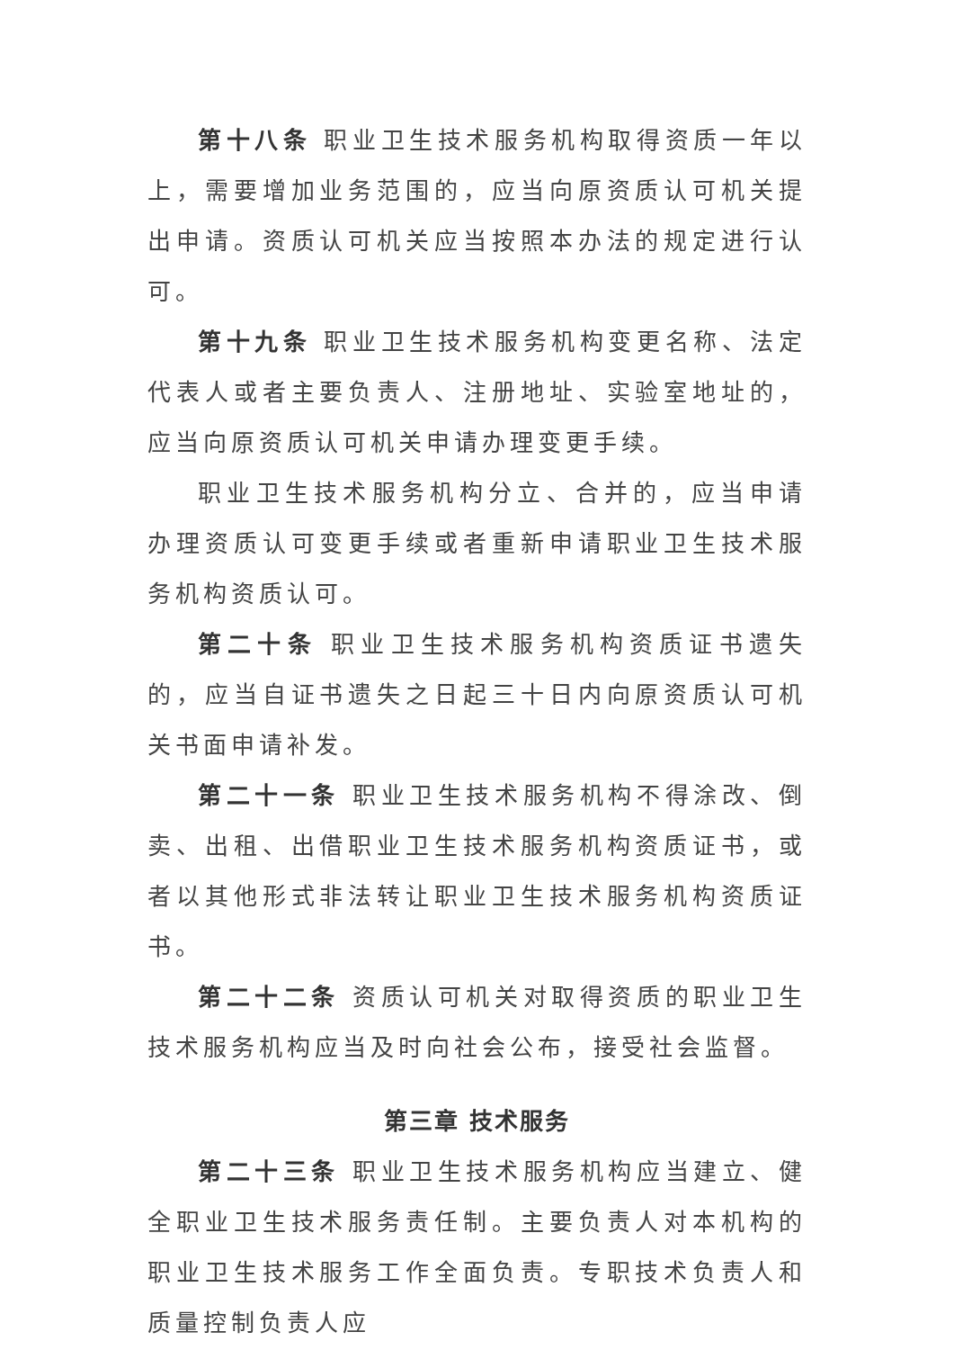第十八条 职业卫生技术服务机构取得资质一年以上，需要增加业务范围的，应当向原资质认可机关提出申请。资质认可机关应当按照本办法的规定进行认可。
第十九条 职业卫生技术服务机构变更名称、法定代表人或者主要负责人、注册地址、实验室地址的，应当向原资质认可机关申请办理变更手续。
职业卫生技术服务机构分立、合并的，应当申请办理资质认可变更手续或者重新申请职业卫生技术服务机构资质认可。
第二十条 职业卫生技术服务机构资质证书遗失的，应当自证书遗失之日起三十日内向原资质认可机关书面申请补发。
第二十一条 职业卫生技术服务机构不得涂改、倒卖、出租、出借职业卫生技术服务机构资质证书，或者以其他形式非法转让职业卫生技术服务机构资质证书。
第二十二条 资质认可机关对取得资质的职业卫生技术服务机构应当及时向社会公布，接受社会监督。
第三章 技术服务
第二十三条 职业卫生技术服务机构应当建立、健全职业卫生技术服务责任制。主要负责人对本机构的职业卫生技术服务工作全面负责。专职技术负责人和质量控制负责人应